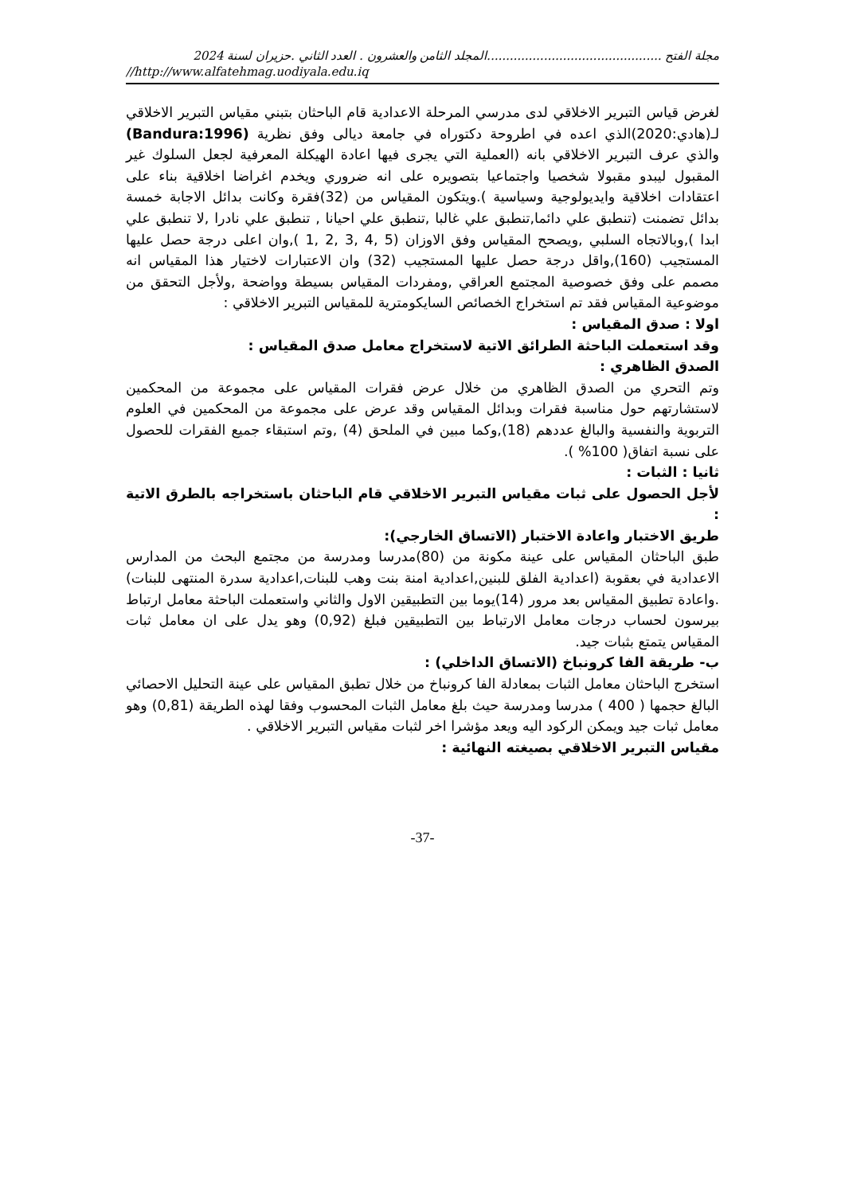مجلة الفتح ..............................................المجلد الثامن والعشرون . العدد الثاني .حزيران لسنة 2024
//http://www.alfatehmag.uodiyala.edu.iq
لغرض قياس التبرير الاخلاقي لدى مدرسي المرحلة الاعدادية قام الباحثان بتبني مقياس التبرير الاخلاقي لـ(هادي:2020)الذي اعده في اطروحة دكتوراه في جامعة ديالى وفق نظرية (Bandura:1996) والذي عرف التبرير الاخلاقي بانه (العملية التي يجرى فيها اعادة الهيكلة المعرفية لجعل السلوك غير المقبول ليبدو مقبولا شخصيا واجتماعيا بتصويره على انه ضروري ويخدم اغراضا اخلاقية بناء على اعتقادات اخلاقية وايديولوجية وسياسية ).ويتكون المقياس من (32)فقرة وكانت بدائل الاجابة خمسة بدائل تضمنت (تنطبق علي دائما,تنطبق علي غالبا ,تنطبق علي احيانا , تنطبق علي نادرا ,لا تنطبق علي ابدا ),وبالاتجاه السلبي ,ويصحح المقياس وفق الاوزان (5 ,4 ,3 ,2 ,1 ),وان اعلى درجة حصل عليها المستجيب (160),واقل درجة حصل عليها المستجيب (32) وان الاعتبارات لاختيار هذا المقياس انه مصمم على وفق خصوصية المجتمع العراقي ,ومفردات المقياس بسيطة وواضحة ,ولأجل التحقق من موضوعية المقياس فقد تم استخراج الخصائص السايكومترية للمقياس التبرير الاخلاقي :
اولا : صدق المقياس :
وقد استعملت الباحثة الطرائق الاتية لاستخراج معامل صدق المقياس :
الصدق الظاهري :
وتم التحري من الصدق الظاهري من خلال عرض فقرات المقياس على مجموعة من المحكمين لاستشارتهم حول مناسبة فقرات وبدائل المقياس وقد عرض على مجموعة من المحكمين في العلوم التربوية والنفسية والبالغ عددهم (18),وكما مبين في الملحق (4) ,وتم استبقاء جميع الفقرات للحصول على نسبة اتفاق( 100% ).
ثانيا : الثبات :
لأجل الحصول على ثبات مقياس التبرير الاخلاقي قام الباحثان باستخراجه بالطرق الاتية :
طريق الاختبار واعادة الاختبار (الاتساق الخارجي):
طبق الباحثان المقياس على عينة مكونة من (80)مدرسا ومدرسة من مجتمع البحث من المدارس الاعدادية في بعقوبة (اعدادية الفلق للبنين,اعدادية امنة بنت وهب للبنات,اعدادية سدرة المنتهى للبنات) .واعادة تطبيق المقياس بعد مرور (14)يوما بين التطبيقين الاول والثاني واستعملت الباحثة معامل ارتباط بيرسون لحساب درجات معامل الارتباط بين التطبيقين فبلغ (0,92) وهو يدل على ان معامل ثبات المقياس يتمتع بثبات جيد.
ب- طريقة الفا كرونباخ (الاتساق الداخلي) :
استخرج الباحثان معامل الثبات بمعادلة الفا كرونباخ من خلال تطبق المقياس على عينة التحليل الاحصائي البالغ حجمها ( 400 ) مدرسا ومدرسة حيث بلغ معامل الثبات المحسوب وفقا لهذه الطريقة (0,81) وهو معامل ثبات جيد ويمكن الركود اليه ويعد مؤشرا اخر لثبات مقياس التبرير الاخلاقي .
مقياس التبرير الاخلاقي بصيغته النهائية :
-37-